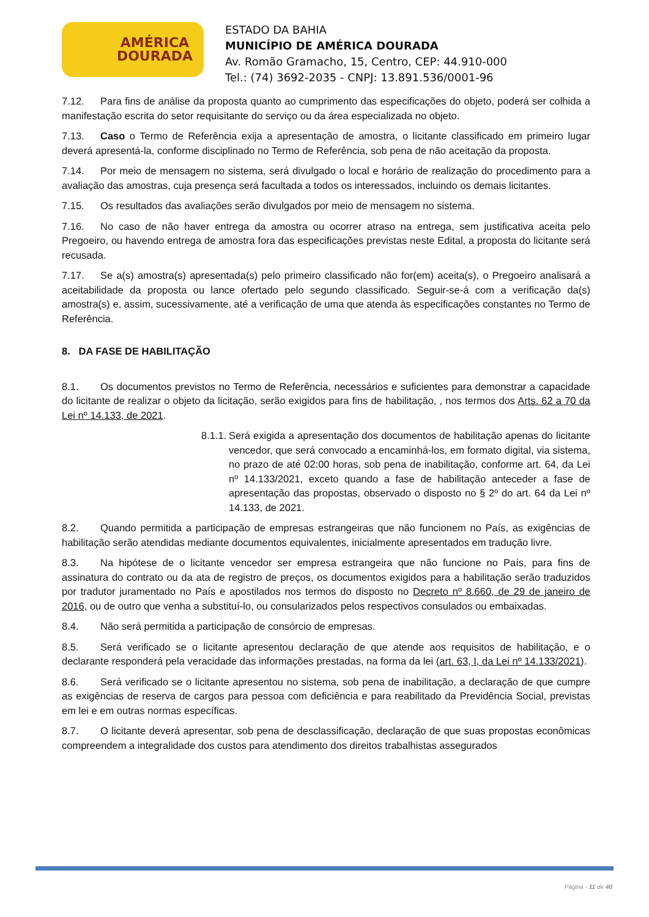AMÉRICA
DOURADA
ESTADO DA BAHIA
MUNICÍPIO DE AMÉRICA DOURADA
Av. Romão Gramacho, 15, Centro, CEP: 44.910-000
Tel.: (74) 3692-2035 - CNPJ: 13.891.536/0001-96
7.12. Para fins de análise da proposta quanto ao cumprimento das especificações do objeto, poderá ser colhida a manifestação escrita do setor requisitante do serviço ou da área especializada no objeto.
7.13. Caso o Termo de Referência exija a apresentação de amostra, o licitante classificado em primeiro lugar deverá apresentá-la, conforme disciplinado no Termo de Referência, sob pena de não aceitação da proposta.
7.14. Por meio de mensagem no sistema, será divulgado o local e horário de realização do procedimento para a avaliação das amostras, cuja presença será facultada a todos os interessados, incluindo os demais licitantes.
7.15. Os resultados das avaliações serão divulgados por meio de mensagem no sistema.
7.16. No caso de não haver entrega da amostra ou ocorrer atraso na entrega, sem justificativa aceita pelo Pregoeiro, ou havendo entrega de amostra fora das especificações previstas neste Edital, a proposta do licitante será recusada.
7.17. Se a(s) amostra(s) apresentada(s) pelo primeiro classificado não for(em) aceita(s), o Pregoeiro analisará a aceitabilidade da proposta ou lance ofertado pelo segundo classificado. Seguir-se-á com a verificação da(s) amostra(s) e, assim, sucessivamente, até a verificação de uma que atenda às especificações constantes no Termo de Referência.
8. DA FASE DE HABILITAÇÃO
8.1. Os documentos previstos no Termo de Referência, necessários e suficientes para demonstrar a capacidade do licitante de realizar o objeto da licitação, serão exigidos para fins de habilitação, , nos termos dos Arts. 62 a 70 da Lei nº 14.133, de 2021.
8.1.1.
Será exigida a apresentação dos documentos de habilitação apenas do licitante vencedor, que será convocado a encaminhá-los, em formato digital, via sistema, no prazo de até 02:00 horas, sob pena de inabilitação, conforme art. 64, da Lei nº 14.133/2021, exceto quando a fase de habilitação anteceder a fase de apresentação das propostas, observado o disposto no § 2º do art. 64 da Lei nº 14.133, de 2021.
8.2. Quando permitida a participação de empresas estrangeiras que não funcionem no País, as exigências de habilitação serão atendidas mediante documentos equivalentes, inicialmente apresentados em tradução livre.
8.3. Na hipótese de o licitante vencedor ser empresa estrangeira que não funcione no País, para fins de assinatura do contrato ou da ata de registro de preços, os documentos exigidos para a habilitação serão traduzidos por tradutor juramentado no País e apostilados nos termos do disposto no Decreto nº 8.660, de 29 de janeiro de 2016, ou de outro que venha a substituí-lo, ou consularizados pelos respectivos consulados ou embaixadas.
8.4. Não será permitida a participação de consórcio de empresas.
8.5. Será verificado se o licitante apresentou declaração de que atende aos requisitos de habilitação, e o declarante responderá pela veracidade das informações prestadas, na forma da lei (art. 63, I, da Lei nº 14.133/2021).
8.6. Será verificado se o licitante apresentou no sistema, sob pena de inabilitação, a declaração de que cumpre as exigências de reserva de cargos para pessoa com deficiência e para reabilitado da Previdência Social, previstas em lei e em outras normas específicas.
8.7. O licitante deverá apresentar, sob pena de desclassificação, declaração de que suas propostas econômicas compreendem a integralidade dos custos para atendimento dos direitos trabalhistas assegurados
Página - 11 de 40